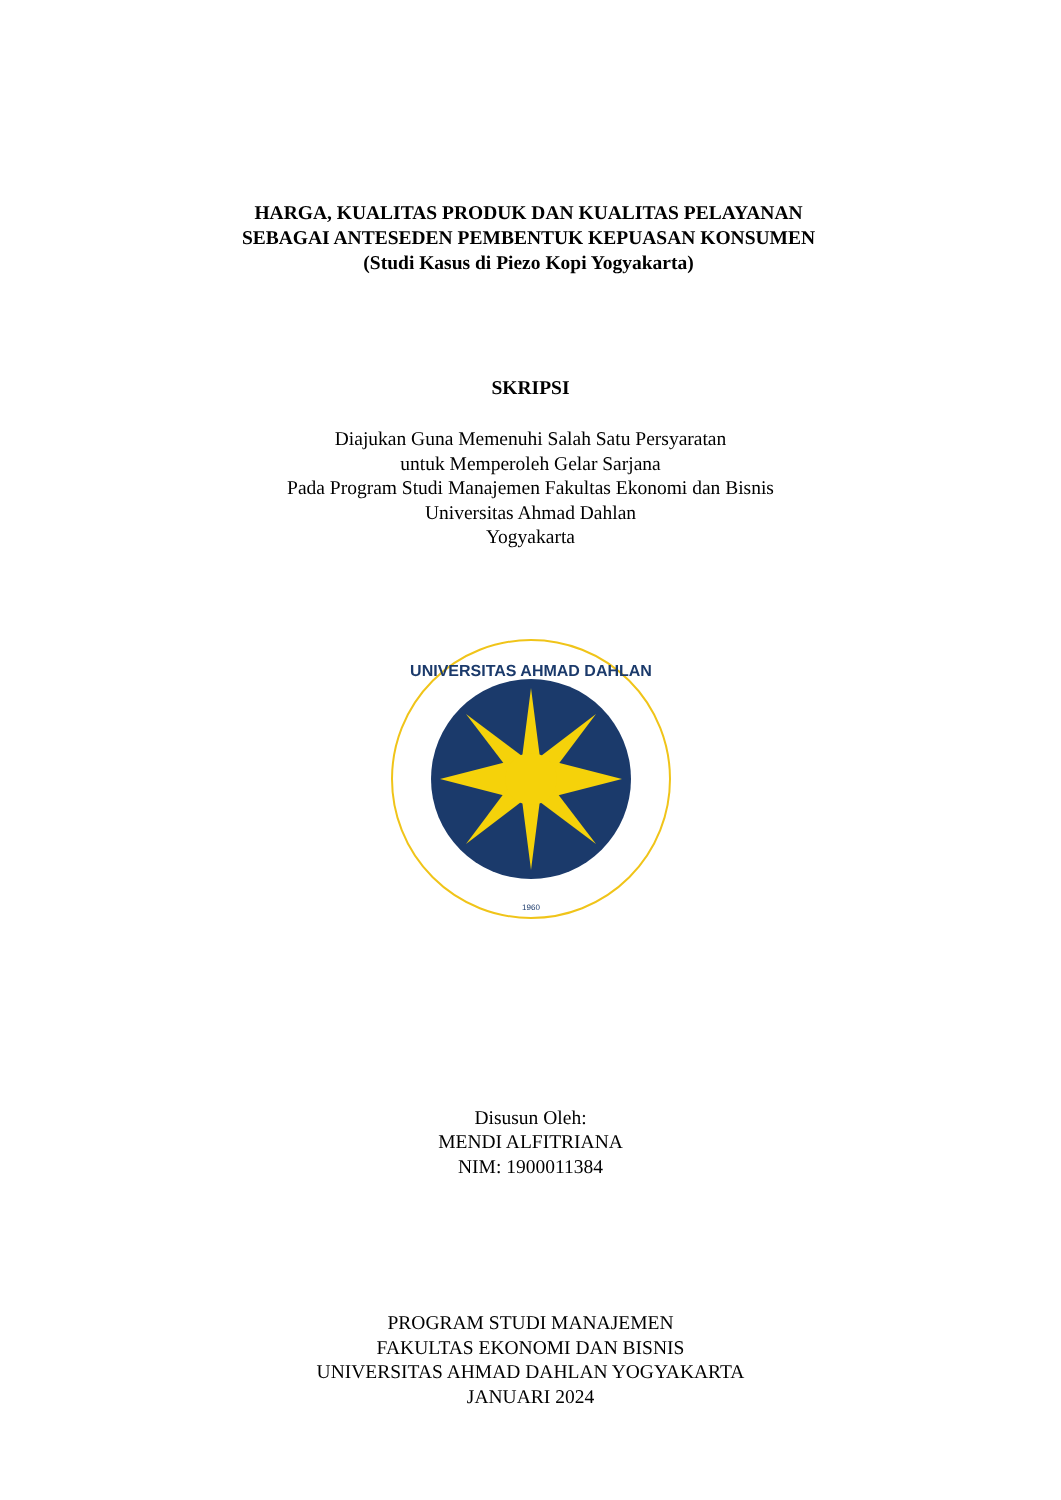HARGA, KUALITAS PRODUK DAN KUALITAS PELAYANAN
SEBAGAI ANTESEDEN PEMBENTUK KEPUASAN KONSUMEN
(Studi Kasus di Piezo Kopi Yogyakarta)
SKRIPSI
Diajukan Guna Memenuhi Salah Satu Persyaratan
untuk Memperoleh Gelar Sarjana
Pada Program Studi Manajemen Fakultas Ekonomi dan Bisnis
Universitas Ahmad Dahlan
Yogyakarta
UNIVERSITAS AHMAD DAHLAN
1960
Disusun Oleh:
MENDI ALFITRIANA
NIM: 1900011384
PROGRAM STUDI MANAJEMEN
FAKULTAS EKONOMI DAN BISNIS
UNIVERSITAS AHMAD DAHLAN YOGYAKARTA
JANUARI 2024